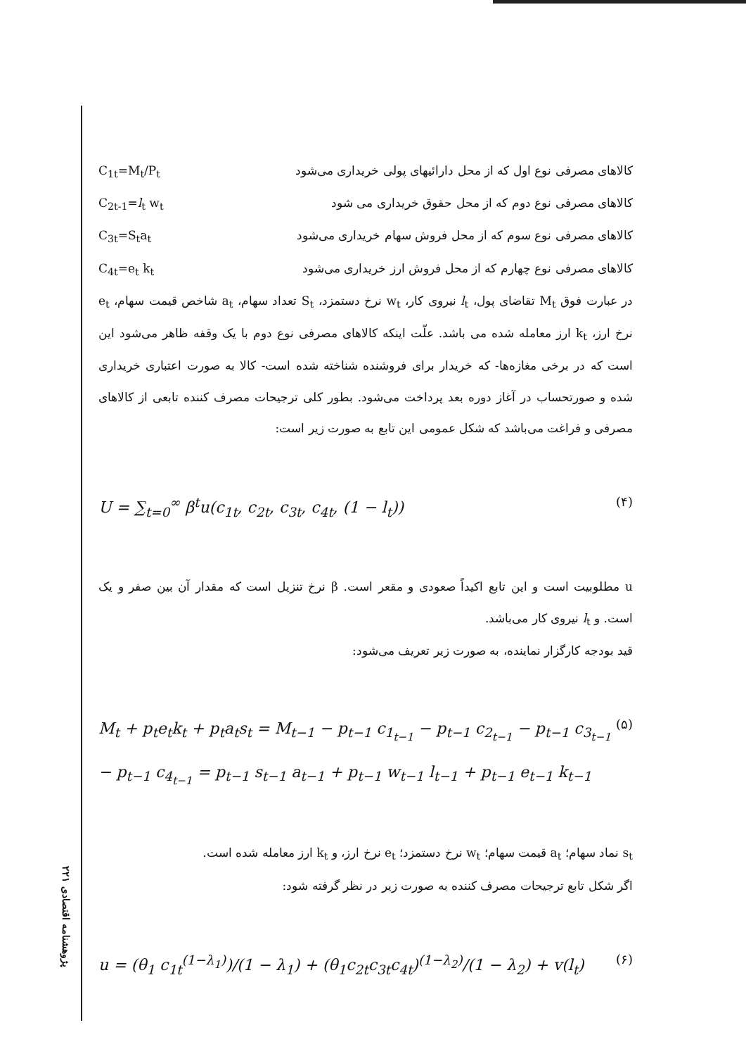پژوهشنامه اقتصادی ۲۲۱
کالاهای مصرفی نوع اول که از محل دارائیهای پولی خریداری می‌شود C<sub>1t</sub>=M<sub>t</sub>/P<sub>t</sub>
کالاهای مصرفی نوع دوم که از محل حقوق خریداری می شود C<sub>2t-1</sub>=l<sub>t</sub> w<sub>t</sub>
کالاهای مصرفی نوع سوم که از محل فروش سهام خریداری می‌شود C<sub>3t</sub>=S<sub>t</sub>a<sub>t</sub>
کالاهای مصرفی نوع چهارم که از محل فروش ارز خریداری می‌شود C<sub>4t</sub>=e<sub>t</sub> k<sub>t</sub>
در عبارت فوق M<sub>t</sub> تقاضای پول، l<sub>t</sub> نیروی کار، w<sub>t</sub> نرخ دستمزد، S<sub>t</sub> تعداد سهام، a<sub>t</sub> شاخص قیمت سهام، e<sub>t</sub> نرخ ارز، k<sub>t</sub> ارز معامله شده می باشد. علّت اینکه کالاهای مصرفی نوع دوم با یک وقفه ظاهر می‌شود این است که در برخی مغازه‌ها- که خریدار برای فروشنده شناخته شده است- کالا به صورت اعتباری خریداری شده و صورتحساب در آغاز دوره بعد پرداخت می‌شود. بطور کلی ترجیحات مصرف کننده تابعی از کالاهای مصرفی و فراغت می‌باشد که شکل عمومی این تابع به صورت زیر است:
U = ∑<sub>t=0</sub><sup>∞</sup> β<sup>t</sup>u(c<sub>1t</sub>, c<sub>2t</sub>, c<sub>3t</sub>, c<sub>4t</sub>, (1 − l<sub>t</sub>)) (۴)
u مطلوبیت است و این تابع اکیداً صعودی و مقعر است. β نرخ تنزیل است که مقدار آن بین صفر و یک است. و l<sub>t</sub> نیروی کار می‌باشد.
قید بودجه کارگزار نماینده، به صورت زیر تعریف می‌شود:
M<sub>t</sub> + p<sub>t</sub>e<sub>t</sub>k<sub>t</sub> + p<sub>t</sub>a<sub>t</sub>s<sub>t</sub> = M<sub>t−1</sub> − p<sub>t−1</sub> c<sub>1<sub>t−1</sub></sub> − p<sub>t−1</sub> c<sub>2<sub>t−1</sub></sub> − p<sub>t−1</sub> c<sub>3<sub>t−1</sub></sub>
− p<sub>t−1</sub> c<sub>4<sub>t−1</sub></sub> = p<sub>t−1</sub> s<sub>t−1</sub> a<sub>t−1</sub> + p<sub>t−1</sub> w<sub>t−1</sub> l<sub>t−1</sub> + p<sub>t−1</sub> e<sub>t−1</sub> k<sub>t−1</sub> (۵)
s<sub>t</sub> نماد سهام؛ a<sub>t</sub> قیمت سهام؛ w<sub>t</sub> نرخ دستمزد؛ e<sub>t</sub> نرخ ارز، و k<sub>t</sub> ارز معامله شده است.
اگر شکل تابع ترجیحات مصرف کننده به صورت زیر در نظر گرفته شود:
u = (θ<sub>1</sub> c<sub>1t</sub><sup>(1−λ<sub>1</sub>)</sup>)/(1 − λ<sub>1</sub>) + (θ<sub>1</sub>c<sub>2t</sub>c<sub>3t</sub>c<sub>4t</sub>)<sup>(1−λ<sub>2</sub>)</sup>/(1 − λ<sub>2</sub>) + v(l<sub>t</sub>) (۶)